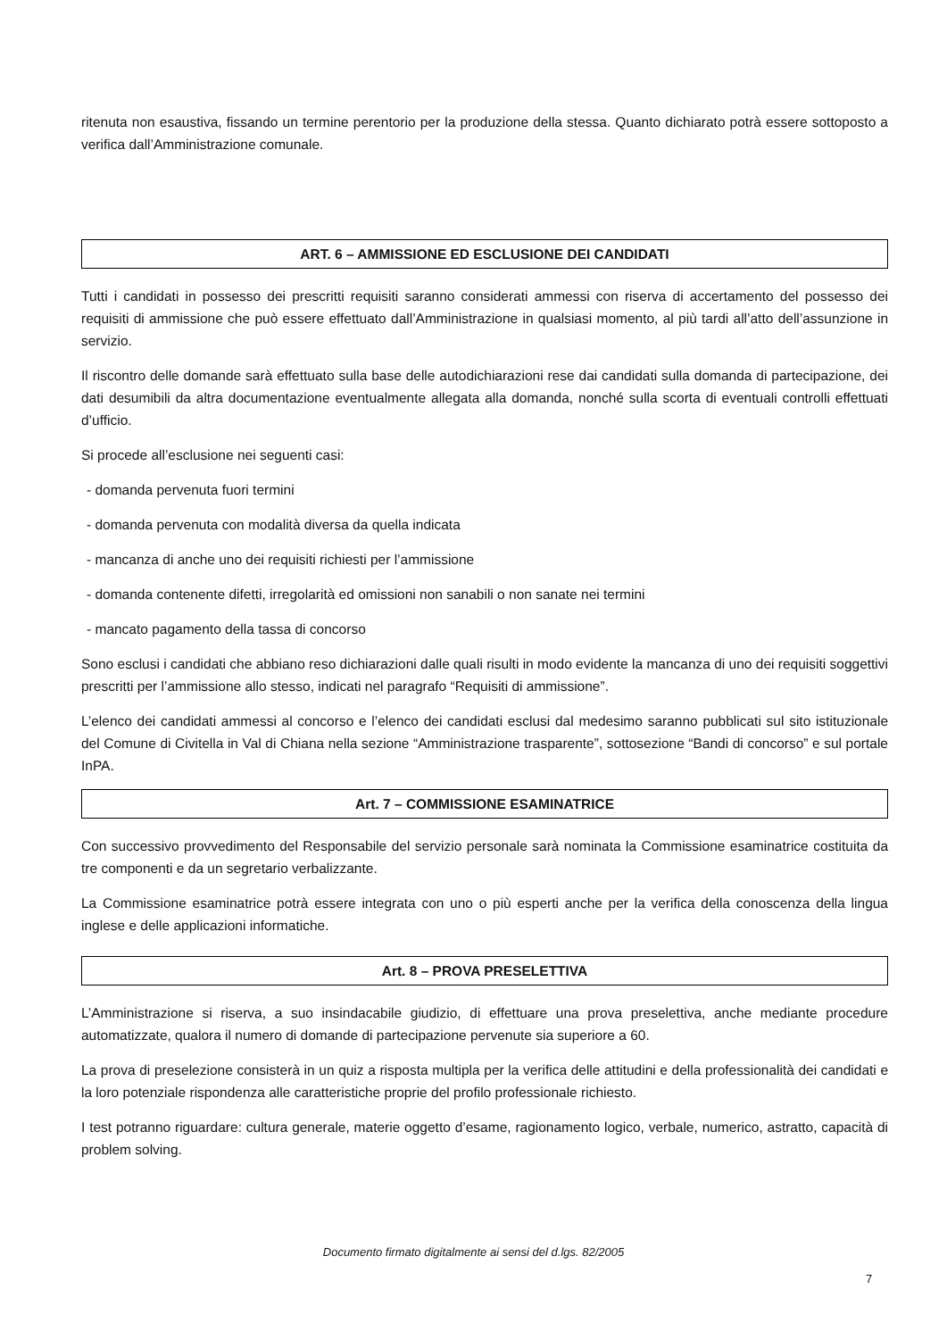ritenuta non esaustiva, fissando un termine perentorio per la produzione della stessa. Quanto dichiarato potrà essere sottoposto a verifica dall’Amministrazione comunale.
ART. 6 – AMMISSIONE ED ESCLUSIONE DEI CANDIDATI
Tutti i candidati in possesso dei prescritti requisiti saranno considerati ammessi con riserva di accertamento del possesso dei requisiti di ammissione che può essere effettuato dall’Amministrazione in qualsiasi momento, al più tardi all’atto dell’assunzione in servizio.
Il riscontro delle domande sarà effettuato sulla base delle autodichiarazioni rese dai candidati sulla domanda di partecipazione, dei dati desumibili da altra documentazione eventualmente allegata alla domanda, nonché sulla scorta di eventuali controlli effettuati d’ufficio.
Si procede all’esclusione nei seguenti casi:
- domanda pervenuta fuori termini
- domanda pervenuta con modalità diversa da quella indicata
- mancanza di anche uno dei requisiti richiesti per l’ammissione
- domanda contenente difetti, irregolarità ed omissioni non sanabili o non sanate nei termini
- mancato pagamento della tassa di concorso
Sono esclusi i candidati che abbiano reso dichiarazioni dalle quali risulti in modo evidente la mancanza di uno dei requisiti soggettivi prescritti per l’ammissione allo stesso, indicati nel paragrafo “Requisiti di ammissione”.
L’elenco dei candidati ammessi al concorso e l’elenco dei candidati esclusi dal medesimo saranno pubblicati sul sito istituzionale del Comune di Civitella in Val di Chiana nella sezione “Amministrazione trasparente”, sottosezione “Bandi di concorso” e sul portale InPA.
Art. 7 – COMMISSIONE ESAMINATRICE
Con successivo provvedimento del Responsabile del servizio personale sarà nominata la Commissione esaminatrice costituita da tre componenti e da un segretario verbalizzante.
La Commissione esaminatrice potrà essere integrata con uno o più esperti anche per la verifica della conoscenza della lingua inglese e delle applicazioni informatiche.
Art. 8 – PROVA PRESELETTIVA
L’Amministrazione si riserva, a suo insindacabile giudizio, di effettuare una prova preselettiva, anche mediante procedure automatizzate, qualora il numero di domande di partecipazione pervenute sia superiore a 60.
La prova di preselezione consisterà in un quiz a risposta multipla per la verifica delle attitudini e della professionalità dei candidati e la loro potenziale rispondenza alle caratteristiche proprie del profilo professionale richiesto.
I test potranno riguardare: cultura generale, materie oggetto d’esame, ragionamento logico, verbale, numerico, astratto, capacità di problem solving.
Documento firmato digitalmente ai sensi del d.lgs. 82/2005
7